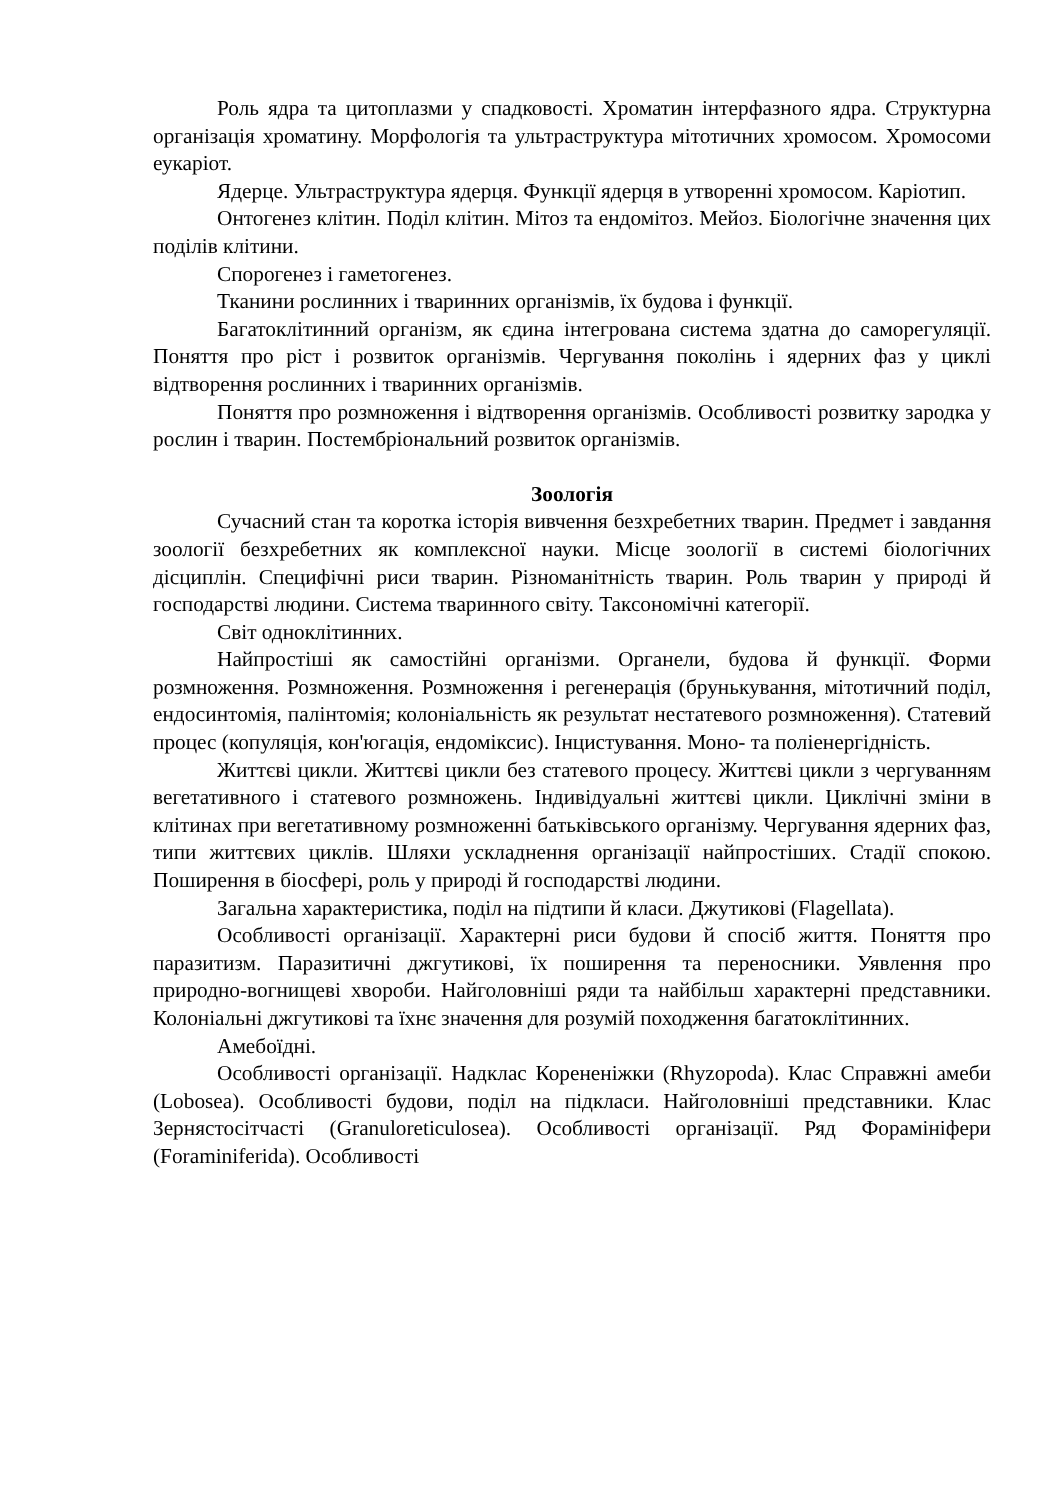Роль ядра та цитоплазми у спадковості. Хроматин інтерфазного ядра. Структурна організація хроматину. Морфологія та ультраструктура мітотичних хромосом. Хромосоми еукаріот.
Ядерце. Ультраструктура ядерця. Функції ядерця в утворенні хромосом. Каріотип.
Онтогенез клітин. Поділ клітин. Мітоз та ендомітоз. Мейоз. Біологічне значення цих поділів клітини.
Спорогенез і гаметогенез.
Тканини рослинних і тваринних організмів, їх будова і функції.
Багатоклітинний організм, як єдина інтегрована система здатна до саморегуляції. Поняття про ріст і розвиток організмів. Чергування поколінь і ядерних фаз у циклі відтворення рослинних і тваринних організмів.
Поняття про розмноження і відтворення організмів. Особливості розвитку зародка у рослин і тварин. Постембріональний розвиток організмів.
Зоологія
Сучасний стан та коротка історія вивчення безхребетних тварин. Предмет і завдання зоології безхребетних як комплексної науки. Місце зоології в системі біологічних дісциплін. Специфічні риси тварин. Різноманітність тварин. Роль тварин у природі й господарстві людини. Система тваринного світу. Таксономічні категорії.
Світ одноклітинних.
Найпростіші як самостійні організми. Органели, будова й функції. Форми розмноження. Розмноження. Розмноження і регенерація (брунькування, мітотичний поділ, ендосинтомія, палінтомія; колоніальність як результат нестатевого розмноження). Статевий процес (копуляція, кон'югація, ендоміксис). Інцистування. Моно- та поліенергідність.
Життєві цикли. Життєві цикли без статевого процесу. Життєві цикли з чергуванням вегетативного і статевого розмножень. Індивідуальні життєві цикли. Циклічні зміни в клітинах при вегетативному розмноженні батьківського організму. Чергування ядерних фаз, типи життєвих циклів. Шляхи ускладнення організації найпростіших. Стадії спокою. Поширення в біосфері, роль у природі й господарстві людини.
Загальна характеристика, поділ на підтипи й класи. Джутикові (Flagellata).
Особливості організації. Характерні риси будови й спосіб життя. Поняття про паразитизм. Паразитичні джгутикові, їх поширення та переносники. Уявлення про природно-вогнищеві хвороби. Найголовніші ряди та найбільш характерні представники. Колоніальні джгутикові та їхнє значення для розумій походження багатоклітинних.
Амебоїдні.
Особливості організації. Надклас Корененіжки (Rhyzopoda). Клас Справжні амеби (Lobosea). Особливості будови, поділ на підкласи. Найголовніші представники. Клас Зернястосітчасті (Granuloreticulosea). Особливості організації. Ряд Форамініфери (Foraminiferida). Особливості